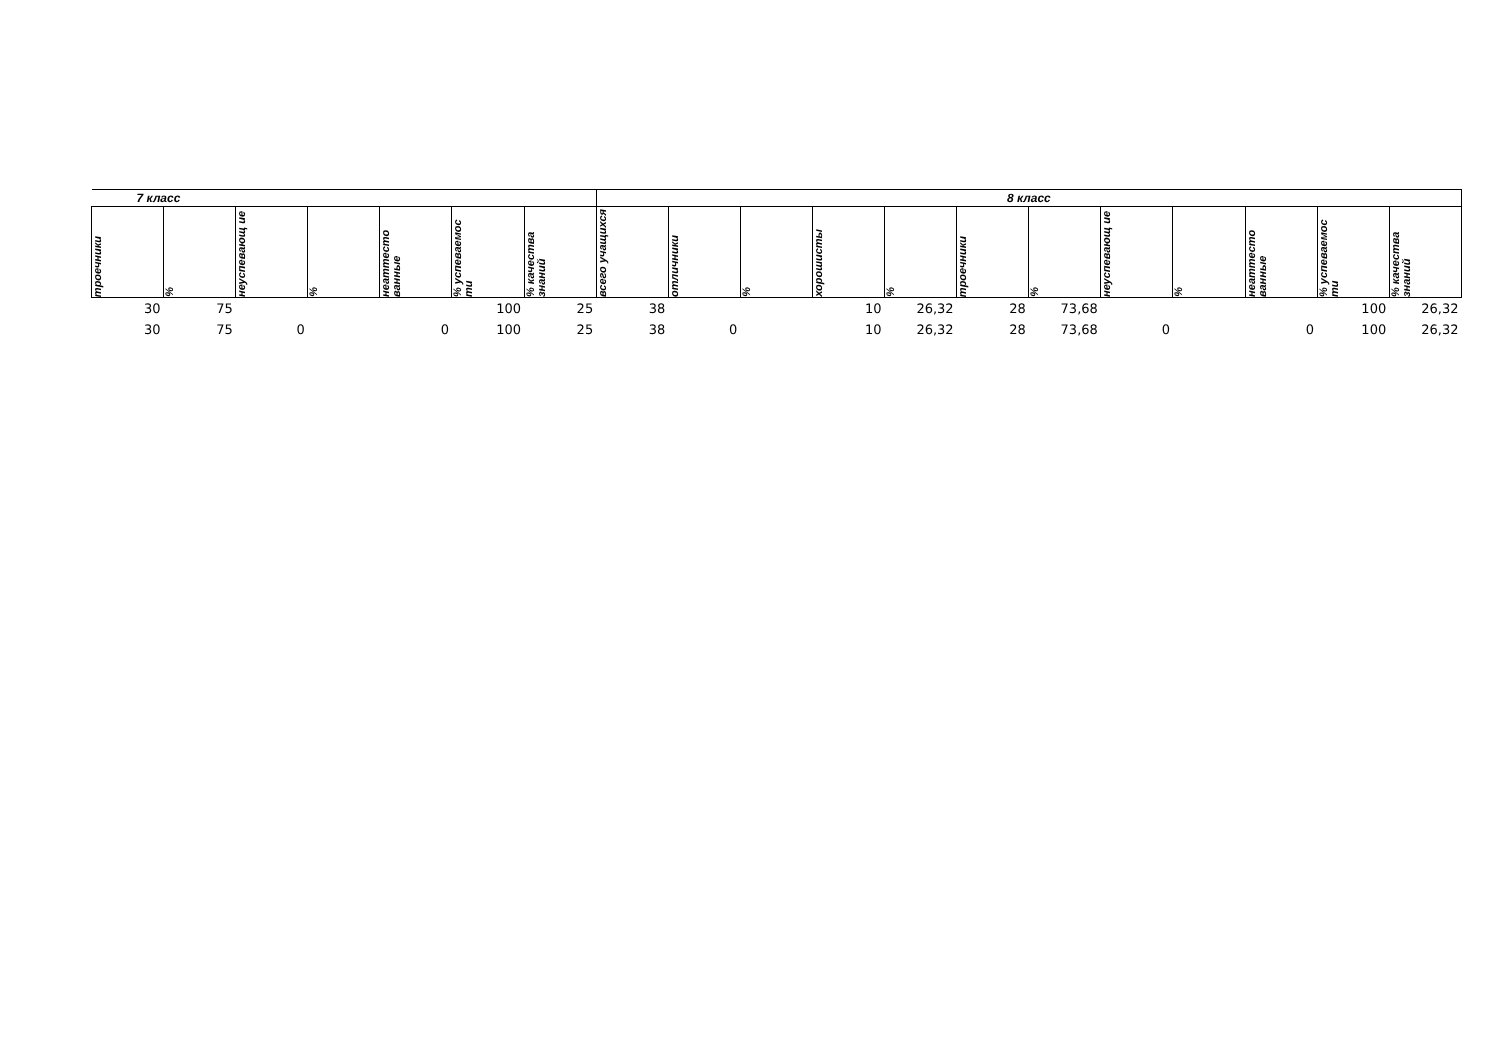| 7 класс | | | | | | | 8 класс | | | | | | | | | | | |
| --- | --- | --- | --- | --- | --- | --- | --- | --- | --- | --- | --- | --- | --- | --- | --- | --- | --- | --- |
| троечники | % | неуспевающ ие | % | неаттесто ванные | % успеваемос ти | % качества знаний | всего учащихся | отличники | % | хорошисты | % | троечники | % | неуспевающ ие | % | неаттесто ванные | % успеваемос ти | % качества знаний |
| 30 | 75 | | | | 100 | 25 | 38 | | | 10 | 26,32 | 28 | 73,68 | | | | 100 | 26,32 |
| 30 | 75 | 0 | | 0 | 100 | 25 | 38 | 0 | | 10 | 26,32 | 28 | 73,68 | 0 | | 0 | 100 | 26,32 |